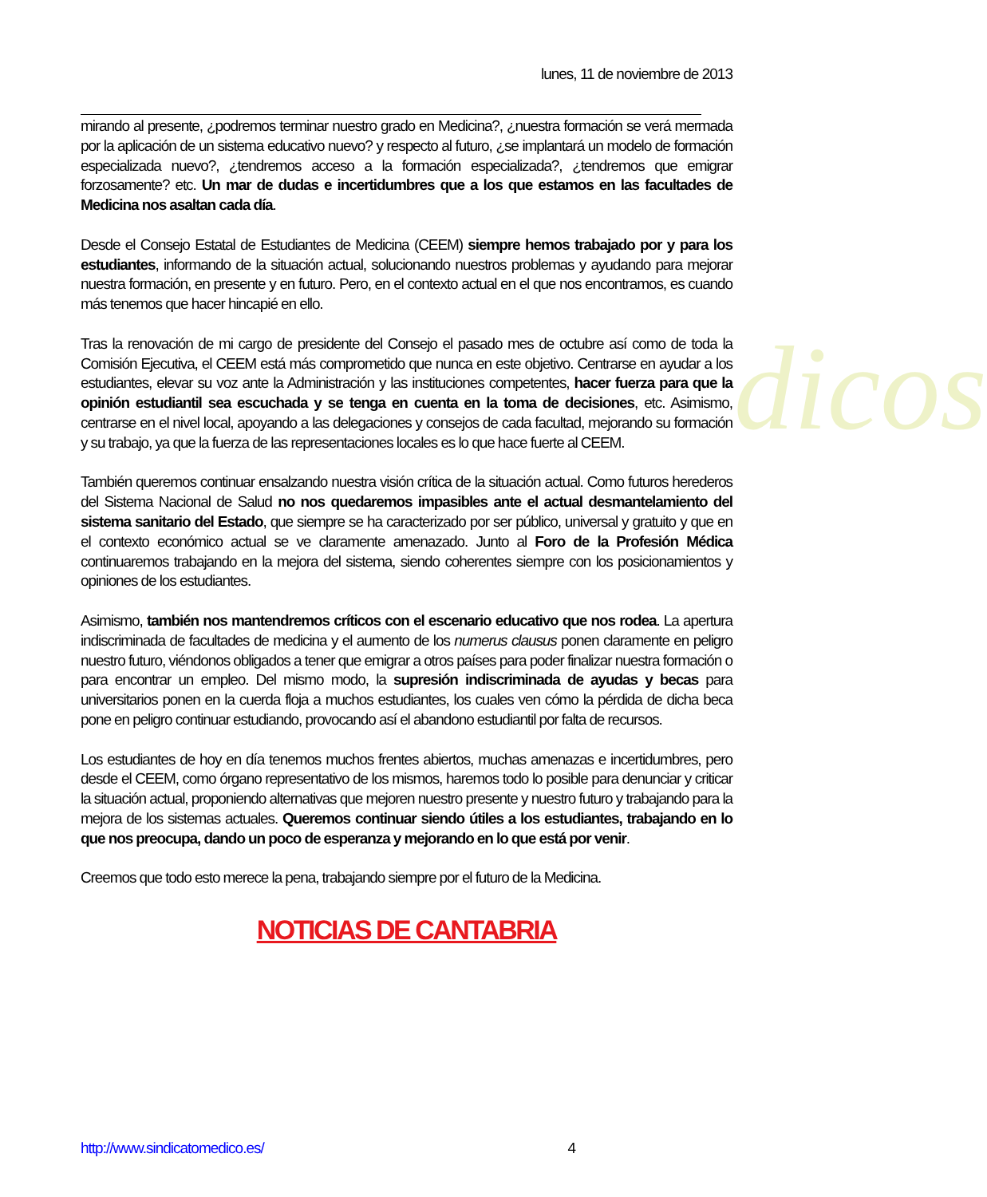dicos
lunes, 11 de noviembre de 2013
mirando al presente, ¿podremos terminar nuestro grado en Medicina?, ¿nuestra formación se verá mermada por la aplicación de un sistema educativo nuevo? y respecto al futuro, ¿se implantará un modelo de formación especializada nuevo?, ¿tendremos acceso a la formación especializada?, ¿tendremos que emigrar forzosamente? etc. Un mar de dudas e incertidumbres que a los que estamos en las facultades de Medicina nos asaltan cada día.
Desde el Consejo Estatal de Estudiantes de Medicina (CEEM) siempre hemos trabajado por y para los estudiantes, informando de la situación actual, solucionando nuestros problemas y ayudando para mejorar nuestra formación, en presente y en futuro. Pero, en el contexto actual en el que nos encontramos, es cuando más tenemos que hacer hincapié en ello.
Tras la renovación de mi cargo de presidente del Consejo el pasado mes de octubre así como de toda la Comisión Ejecutiva, el CEEM está más comprometido que nunca en este objetivo. Centrarse en ayudar a los estudiantes, elevar su voz ante la Administración y las instituciones competentes, hacer fuerza para que la opinión estudiantil sea escuchada y se tenga en cuenta en la toma de decisiones, etc. Asimismo, centrarse en el nivel local, apoyando a las delegaciones y consejos de cada facultad, mejorando su formación y su trabajo, ya que la fuerza de las representaciones locales es lo que hace fuerte al CEEM.
También queremos continuar ensalzando nuestra visión crítica de la situación actual. Como futuros herederos del Sistema Nacional de Salud no nos quedaremos impasibles ante el actual desmantelamiento del sistema sanitario del Estado, que siempre se ha caracterizado por ser público, universal y gratuito y que en el contexto económico actual se ve claramente amenazado. Junto al Foro de la Profesión Médica continuaremos trabajando en la mejora del sistema, siendo coherentes siempre con los posicionamientos y opiniones de los estudiantes.
Asimismo, también nos mantendremos críticos con el escenario educativo que nos rodea. La apertura indiscriminada de facultades de medicina y el aumento de los numerus clausus ponen claramente en peligro nuestro futuro, viéndonos obligados a tener que emigrar a otros países para poder finalizar nuestra formación o para encontrar un empleo. Del mismo modo, la supresión indiscriminada de ayudas y becas para universitarios ponen en la cuerda floja a muchos estudiantes, los cuales ven cómo la pérdida de dicha beca pone en peligro continuar estudiando, provocando así el abandono estudiantil por falta de recursos.
Los estudiantes de hoy en día tenemos muchos frentes abiertos, muchas amenazas e incertidumbres, pero desde el CEEM, como órgano representativo de los mismos, haremos todo lo posible para denunciar y criticar la situación actual, proponiendo alternativas que mejoren nuestro presente y nuestro futuro y trabajando para la mejora de los sistemas actuales. Queremos continuar siendo útiles a los estudiantes, trabajando en lo que nos preocupa, dando un poco de esperanza y mejorando en lo que está por venir.
Creemos que todo esto merece la pena, trabajando siempre por el futuro de la Medicina.
NOTICIAS DE CANTABRIA
http://www.sindicatomedico.es/ 4